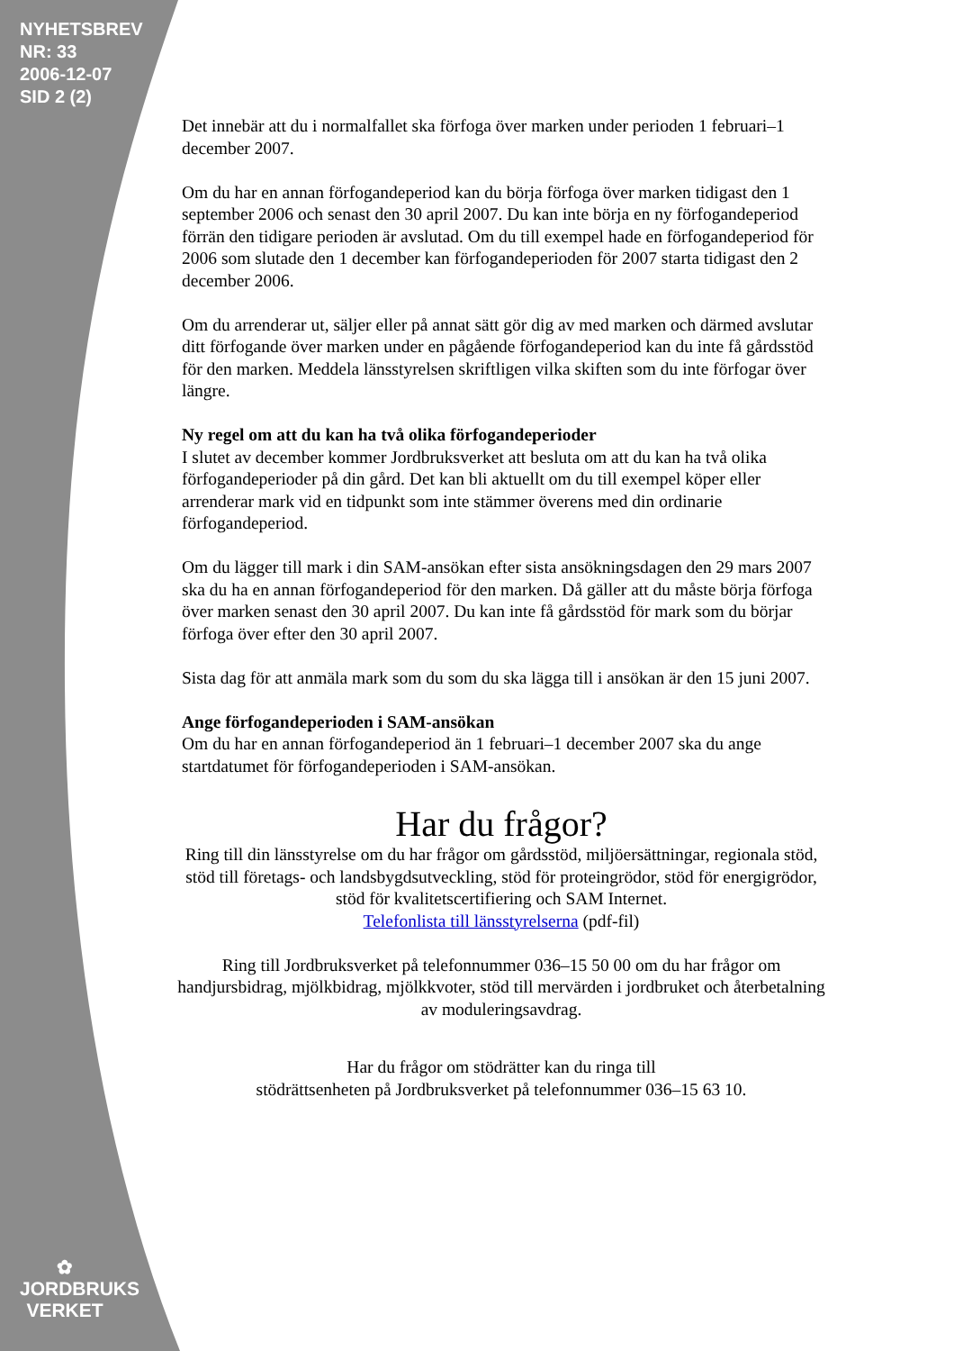NYHETSBREV
NR: 33
2006-12-07
SID 2 (2)
✿
JORDBRUKS
VERKET
Det innebär att du i normalfallet ska förfoga över marken under perioden 1 februari–1 december 2007.
Om du har en annan förfogandeperiod kan du börja förfoga över marken tidigast den 1 september 2006 och senast den 30 april 2007. Du kan inte börja en ny förfogandeperiod förrän den tidigare perioden är avslutad. Om du till exempel hade en förfogandeperiod för 2006 som slutade den 1 december kan förfogandeperioden för 2007 starta tidigast den 2 december 2006.
Om du arrenderar ut, säljer eller på annat sätt gör dig av med marken och därmed avslutar ditt förfogande över marken under en pågående förfogandeperiod kan du inte få gårdsstöd för den marken. Meddela länsstyrelsen skriftligen vilka skiften som du inte förfogar över längre.
Ny regel om att du kan ha två olika förfogandeperioder
I slutet av december kommer Jordbruksverket att besluta om att du kan ha två olika förfogandeperioder på din gård. Det kan bli aktuellt om du till exempel köper eller arrenderar mark vid en tidpunkt som inte stämmer överens med din ordinarie förfogandeperiod.
Om du lägger till mark i din SAM-ansökan efter sista ansökningsdagen den 29 mars 2007 ska du ha en annan förfogandeperiod för den marken. Då gäller att du måste börja förfoga över marken senast den 30 april 2007. Du kan inte få gårdsstöd för mark som du börjar förfoga över efter den 30 april 2007.
Sista dag för att anmäla mark som du som du ska lägga till i ansökan är den 15 juni 2007.
Ange förfogandeperioden i SAM-ansökan
Om du har en annan förfogandeperiod än 1 februari–1 december 2007 ska du ange startdatumet för förfogandeperioden i SAM-ansökan.
Har du frågor?
Ring till din länsstyrelse om du har frågor om gårdsstöd, miljöersättningar, regionala stöd, stöd till företags- och landsbygdsutveckling, stöd för proteingrödor, stöd för energigrödor, stöd för kvalitetscertifiering och SAM Internet.
Telefonlista till länsstyrelserna (pdf-fil)
Ring till Jordbruksverket på telefonnummer 036–15 50 00 om du har frågor om handjursbidrag, mjölkbidrag, mjölkkvoter, stöd till mervärden i jordbruket och återbetalning av moduleringsavdrag.
Har du frågor om stödrätter kan du ringa till
stödrättsenheten på Jordbruksverket på telefonnummer 036–15 63 10.